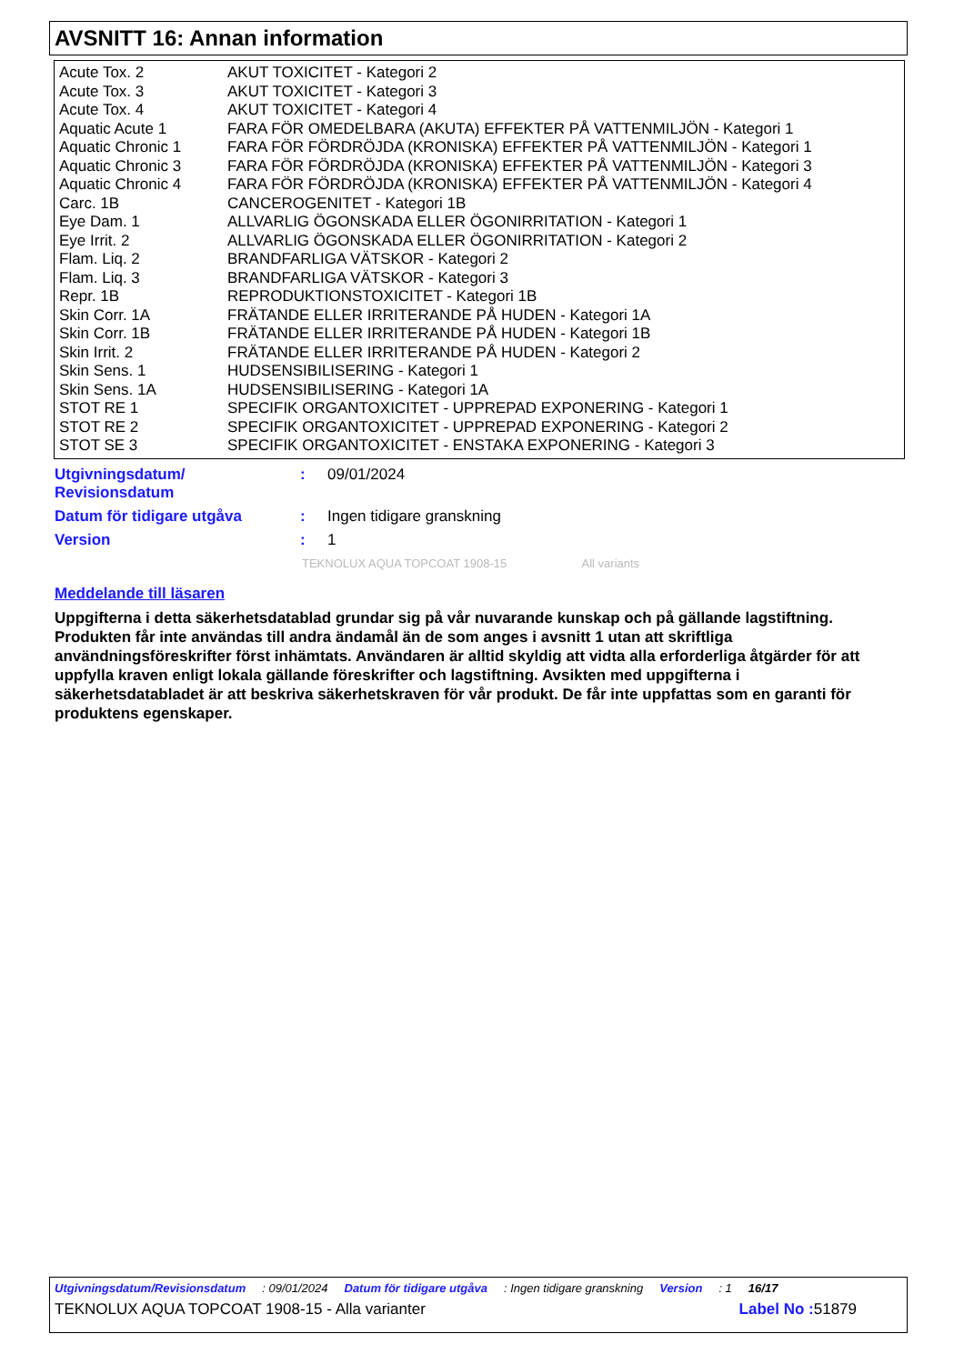AVSNITT 16: Annan information
| Acute Tox. 2 | AKUT TOXICITET - Kategori 2 |
| Acute Tox. 3 | AKUT TOXICITET - Kategori 3 |
| Acute Tox. 4 | AKUT TOXICITET - Kategori 4 |
| Aquatic Acute 1 | FARA FÖR OMEDELBARA (AKUTA) EFFEKTER PÅ VATTENMILJÖN - Kategori 1 |
| Aquatic Chronic 1 | FARA FÖR FÖRDRÖJDA (KRONISKA) EFFEKTER PÅ VATTENMILJÖN - Kategori 1 |
| Aquatic Chronic 3 | FARA FÖR FÖRDRÖJDA (KRONISKA) EFFEKTER PÅ VATTENMILJÖN - Kategori 3 |
| Aquatic Chronic 4 | FARA FÖR FÖRDRÖJDA (KRONISKA) EFFEKTER PÅ VATTENMILJÖN - Kategori 4 |
| Carc. 1B | CANCEROGENITET - Kategori 1B |
| Eye Dam. 1 | ALLVARLIG ÖGONSKADA ELLER ÖGONIRRITATION - Kategori 1 |
| Eye Irrit. 2 | ALLVARLIG ÖGONSKADA ELLER ÖGONIRRITATION - Kategori 2 |
| Flam. Liq. 2 | BRANDFARLIGA VÄTSKOR - Kategori 2 |
| Flam. Liq. 3 | BRANDFARLIGA VÄTSKOR - Kategori 3 |
| Repr. 1B | REPRODUKTIONSTOXICITET - Kategori 1B |
| Skin Corr. 1A | FRÄTANDE ELLER IRRITERANDE PÅ HUDEN - Kategori 1A |
| Skin Corr. 1B | FRÄTANDE ELLER IRRITERANDE PÅ HUDEN - Kategori 1B |
| Skin Irrit. 2 | FRÄTANDE ELLER IRRITERANDE PÅ HUDEN - Kategori 2 |
| Skin Sens. 1 | HUDSENSIBILISERING - Kategori 1 |
| Skin Sens. 1A | HUDSENSIBILISERING - Kategori 1A |
| STOT RE 1 | SPECIFIK ORGANTOXICITET - UPPREPAD EXPONERING - Kategori 1 |
| STOT RE 2 | SPECIFIK ORGANTOXICITET - UPPREPAD EXPONERING - Kategori 2 |
| STOT SE 3 | SPECIFIK ORGANTOXICITET - ENSTAKA EXPONERING - Kategori 3 |
| Utgivningsdatum/ Revisionsdatum | : | 09/01/2024 |
| Datum för tidigare utgåva | : | Ingen tidigare granskning |
| Version | : | 1 |
TEKNOLUX AQUA TOPCOAT 1908-15 All variants
Meddelande till läsaren
Uppgifterna i detta säkerhetsdatablad grundar sig på vår nuvarande kunskap och på gällande lagstiftning. Produkten får inte användas till andra ändamål än de som anges i avsnitt 1 utan att skriftliga användningsföreskrifter först inhämtats. Användaren är alltid skyldig att vidta alla erforderliga åtgärder för att uppfylla kraven enligt lokala gällande föreskrifter och lagstiftning. Avsikten med uppgifterna i säkerhetsdatabladet är att beskriva säkerhetskraven för vår produkt. De får inte uppfattas som en garanti för produktens egenskaper.
Utgivningsdatum/Revisionsdatum : 09/01/2024 Datum för tidigare utgåva : Ingen tidigare granskning Version : 1 16/17
TEKNOLUX AQUA TOPCOAT 1908-15 - Alla varianter Label No : 51879